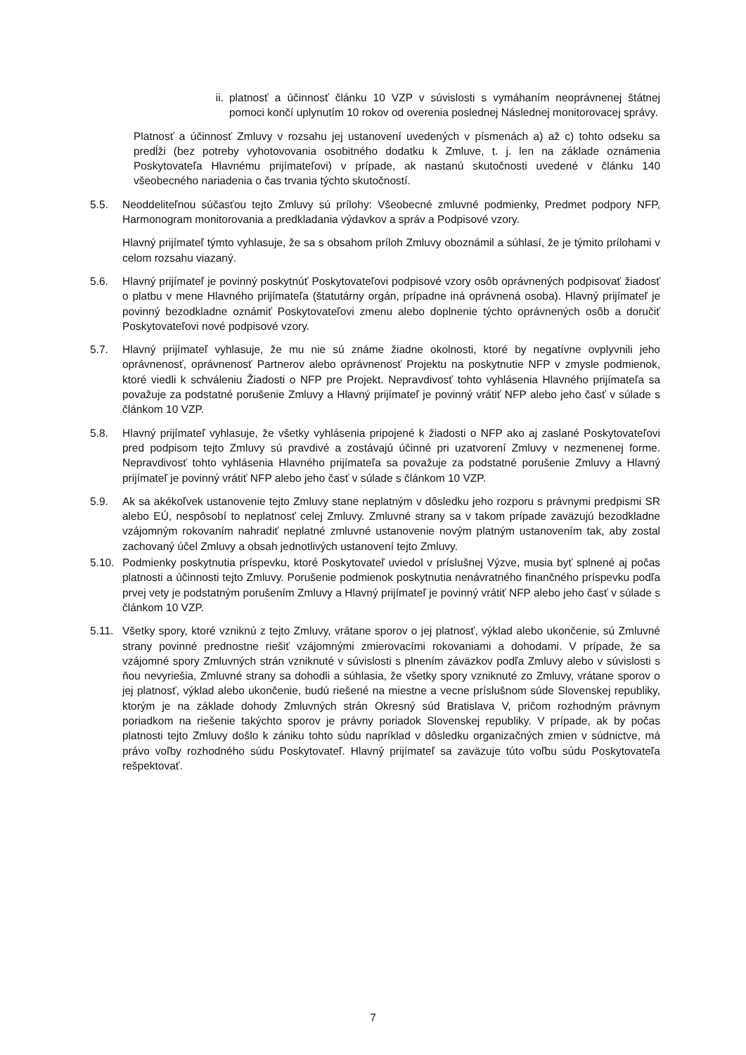ii. platnosť a účinnosť článku 10 VZP v súvislosti s vymáhaním neoprávnenej štátnej pomoci končí uplynutím 10 rokov od overenia poslednej Následnej monitorovacej správy.
Platnosť a účinnosť Zmluvy v rozsahu jej ustanovení uvedených v písmenách a) až c) tohto odseku sa predĺži (bez potreby vyhotovovania osobitného dodatku k Zmluve, t. j. len na základe oznámenia Poskytovateľa Hlavnému prijímateľovi) v prípade, ak nastanú skutočnosti uvedené v článku 140 všeobecného nariadenia o čas trvania týchto skutočností.
5.5. Neoddeliteľnou súčasťou tejto Zmluvy sú prílohy: Všeobecné zmluvné podmienky, Predmet podpory NFP, Harmonogram monitorovania a predkladania výdavkov a správ a Podpisové vzory.
Hlavný prijímateľ týmto vyhlasuje, že sa s obsahom príloh Zmluvy oboznámil a súhlasí, že je týmito prílohami v celom rozsahu viazaný.
5.6. Hlavný prijímateľ je povinný poskytnúť Poskytovateľovi podpisové vzory osôb oprávnených podpisovať žiadosť o platbu v mene Hlavného prijímateľa (štatutárny orgán, prípadne iná oprávnená osoba). Hlavný prijímateľ je povinný bezodkladne oznámiť Poskytovateľovi zmenu alebo doplnenie týchto oprávnených osôb a doručiť Poskytovateľovi nové podpisové vzory.
5.7. Hlavný prijímateľ vyhlasuje, že mu nie sú známe žiadne okolnosti, ktoré by negatívne ovplyvnili jeho oprávnenosť, oprávnenosť Partnerov alebo oprávnenosť Projektu na poskytnutie NFP v zmysle podmienok, ktoré viedli k schváleniu Žiadosti o NFP pre Projekt. Nepravdivosť tohto vyhlásenia Hlavného prijímateľa sa považuje za podstatné porušenie Zmluvy a Hlavný prijímateľ je povinný vrátiť NFP alebo jeho časť v súlade s článkom 10 VZP.
5.8. Hlavný prijímateľ vyhlasuje, že všetky vyhlásenia pripojené k žiadosti o NFP ako aj zaslané Poskytovateľovi pred podpisom tejto Zmluvy sú pravdivé a zostávajú účinné pri uzatvorení Zmluvy v nezmenenej forme. Nepravdivosť tohto vyhlásenia Hlavného prijímateľa sa považuje za podstatné porušenie Zmluvy a Hlavný prijímateľ je povinný vrátiť NFP alebo jeho časť v súlade s článkom 10 VZP.
5.9. Ak sa akékoľvek ustanovenie tejto Zmluvy stane neplatným v dôsledku jeho rozporu s právnymi predpismi SR alebo EÚ, nespôsobí to neplatnosť celej Zmluvy. Zmluvné strany sa v takom prípade zaväzujú bezodkladne vzájomným rokovaním nahradiť neplatné zmluvné ustanovenie novým platným ustanovením tak, aby zostal zachovaný účel Zmluvy a obsah jednotlivých ustanovení tejto Zmluvy.
5.10. Podmienky poskytnutia príspevku, ktoré Poskytovateľ uviedol v príslušnej Výzve, musia byť splnené aj počas platnosti a účinnosti tejto Zmluvy. Porušenie podmienok poskytnutia nenávratného finančného príspevku podľa prvej vety je podstatným porušením Zmluvy a Hlavný prijímateľ je povinný vrátiť NFP alebo jeho časť v súlade s článkom 10 VZP.
5.11. Všetky spory, ktoré vzniknú z tejto Zmluvy, vrátane sporov o jej platnosť, výklad alebo ukončenie, sú Zmluvné strany povinné prednostne riešiť vzájomnými zmierovacími rokovaniami a dohodami. V prípade, že sa vzájomné spory Zmluvných strán vzniknuté v súvislosti s plnením záväzkov podľa Zmluvy alebo v súvislosti s ňou nevyriešia, Zmluvné strany sa dohodli a súhlasia, že všetky spory vzniknuté zo Zmluvy, vrátane sporov o jej platnosť, výklad alebo ukončenie, budú riešené na miestne a vecne príslušnom súde Slovenskej republiky, ktorým je na základe dohody Zmluvných strán Okresný súd Bratislava V, pričom rozhodným právnym poriadkom na riešenie takýchto sporov je právny poriadok Slovenskej republiky. V prípade, ak by počas platnosti tejto Zmluvy došlo k zániku tohto súdu napríklad v dôsledku organizačných zmien v súdnictve, má právo voľby rozhodného súdu Poskytovateľ. Hlavný prijímateľ sa zaväzuje túto voľbu súdu Poskytovateľa rešpektovať.
7